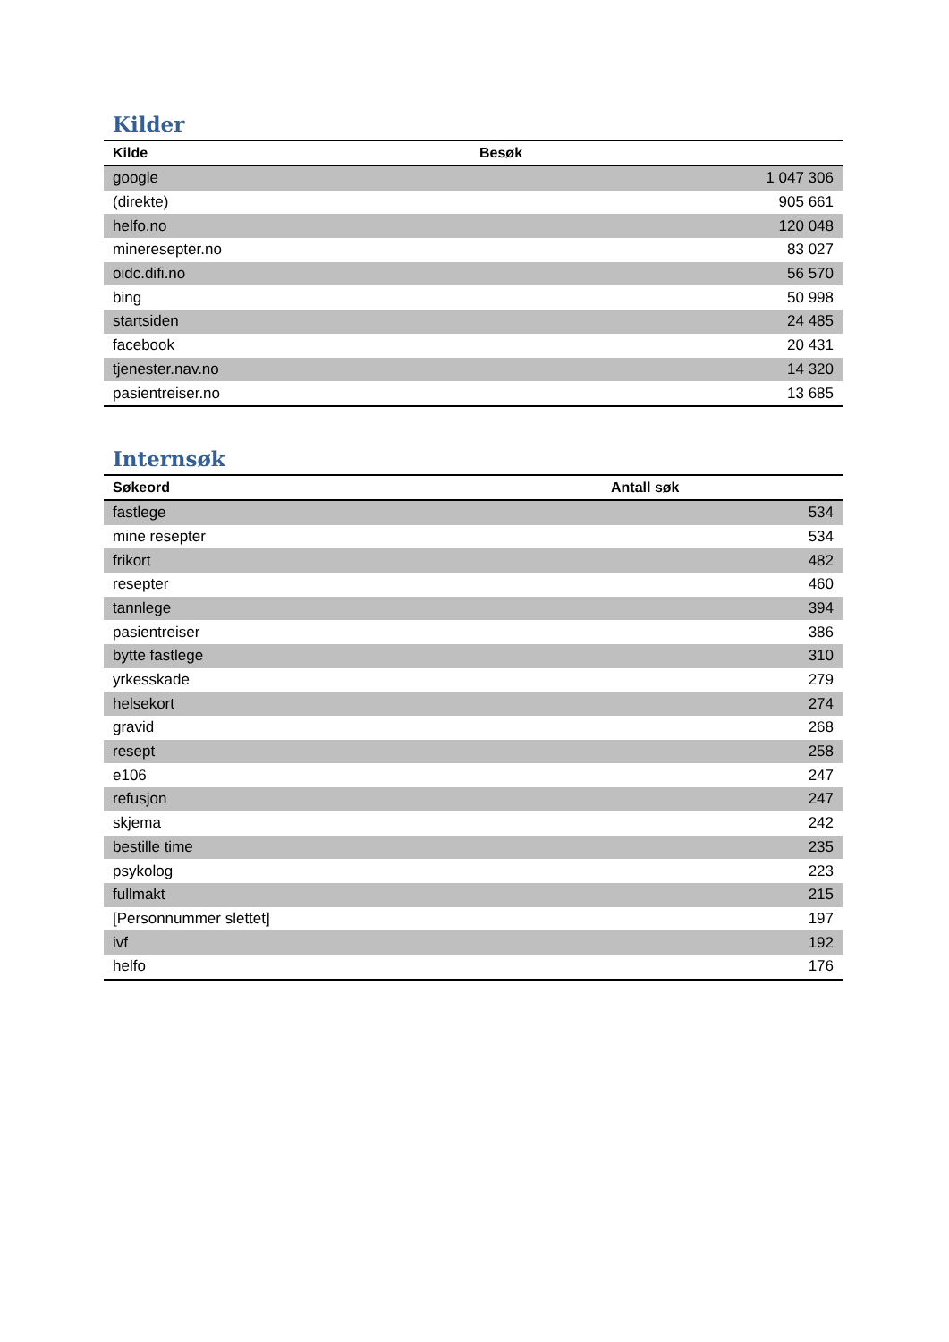Kilder
| Kilde | Besøk |
| --- | --- |
| google | 1 047 306 |
| (direkte) | 905 661 |
| helfo.no | 120 048 |
| mineresepter.no | 83 027 |
| oidc.difi.no | 56 570 |
| bing | 50 998 |
| startsiden | 24 485 |
| facebook | 20 431 |
| tjenester.nav.no | 14 320 |
| pasientreiser.no | 13 685 |
Internsøk
| Søkeord | Antall søk |
| --- | --- |
| fastlege | 534 |
| mine resepter | 534 |
| frikort | 482 |
| resepter | 460 |
| tannlege | 394 |
| pasientreiser | 386 |
| bytte fastlege | 310 |
| yrkesskade | 279 |
| helsekort | 274 |
| gravid | 268 |
| resept | 258 |
| e106 | 247 |
| refusjon | 247 |
| skjema | 242 |
| bestille time | 235 |
| psykolog | 223 |
| fullmakt | 215 |
| [Personnummer slettet] | 197 |
| ivf | 192 |
| helfo | 176 |